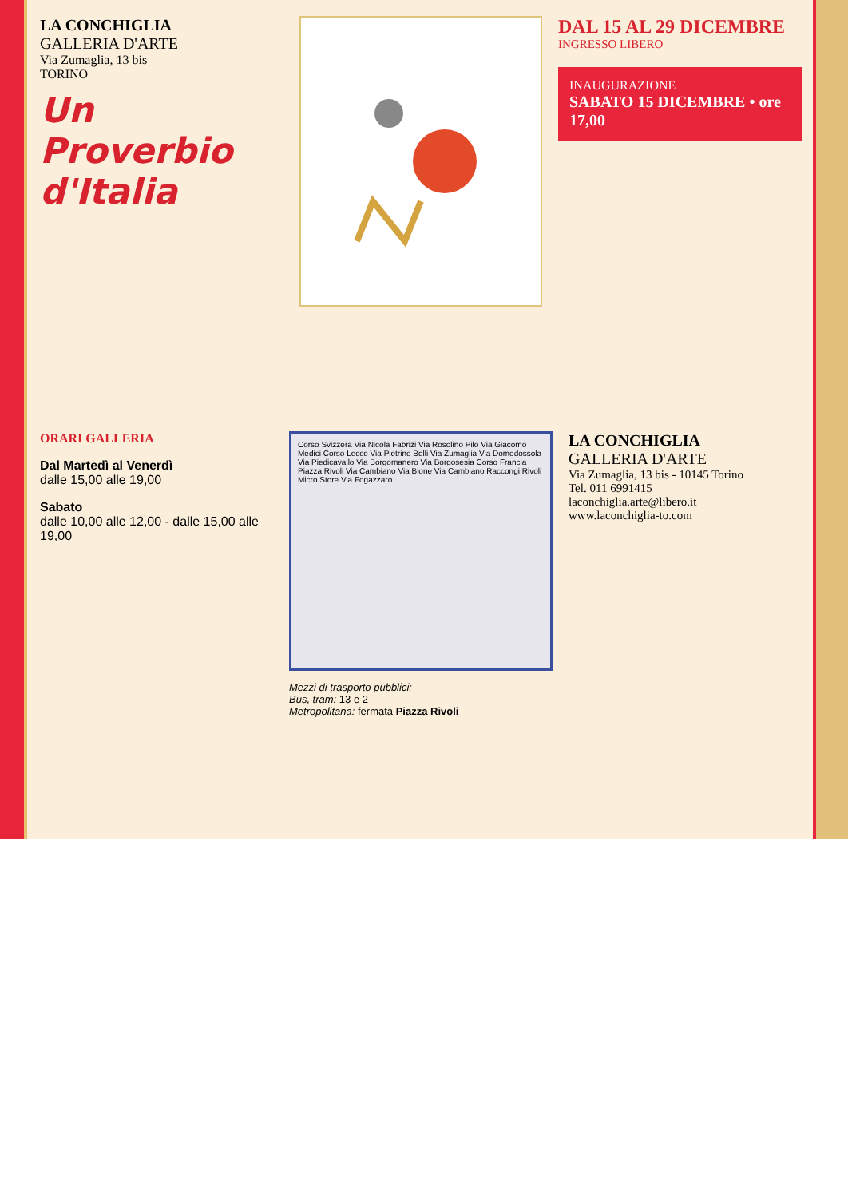LA CONCHIGLIA
GALLERIA D'ARTE
Via Zumaglia, 13 bis
TORINO
Un Proverbio
d'Italia
DAL 15 AL 29 DICEMBRE
INGRESSO LIBERO
INAUGURAZIONE
SABATO 15 DICEMBRE • ore 17,00
ORARI GALLERIA
Dal Martedì al Venerdì
dalle 15,00 alle 19,00
Sabato
dalle 10,00 alle 12,00 - dalle 15,00 alle 19,00
Corso Svizzera Via Nicola Fabrizi Via Rosolino Pilo Via Giacomo Medici Corso Lecce Via Pietrino Belli Via Zumaglia Via Domodossola Via Piedicavallo Via Borgomanero Via Borgosesia Corso Francia Piazza Rivoli Via Cambiano Via Bione Via Cambiano Raccongi Rivoli Micro Store Via Fogazzaro
Mezzi di trasporto pubblici:
Bus, tram: 13 e 2
Metropolitana: fermata Piazza Rivoli
LA CONCHIGLIA
GALLERIA D'ARTE
Via Zumaglia, 13 bis - 10145 Torino
Tel. 011 6991415
laconchiglia.arte@libero.it
www.laconchiglia-to.com